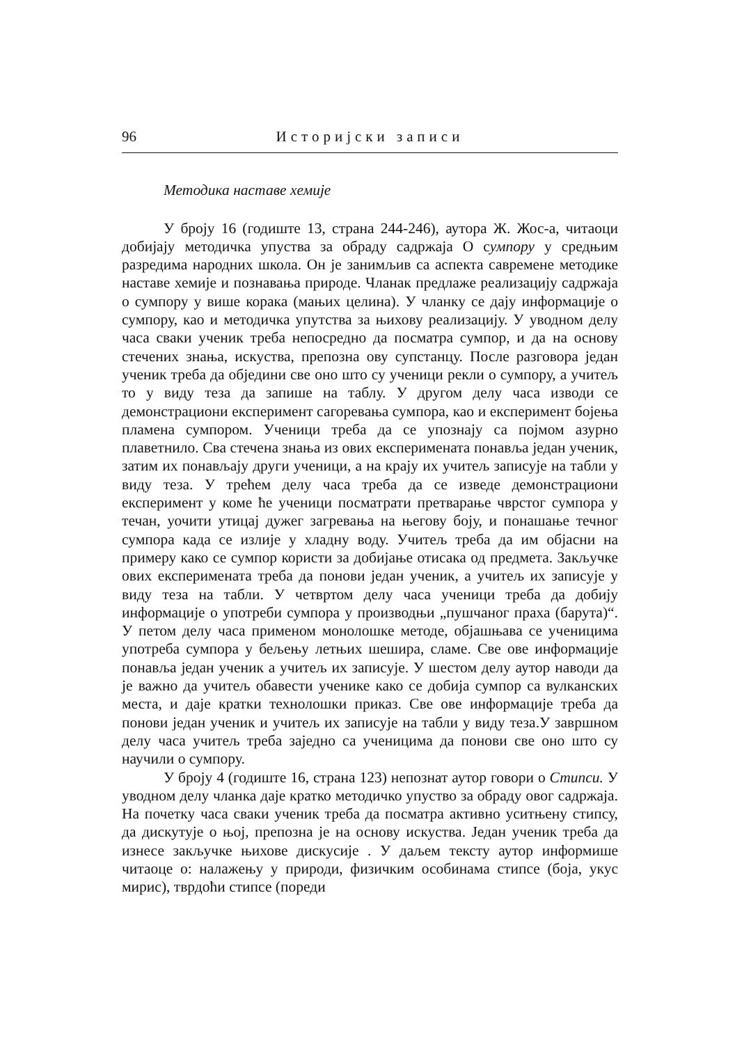96 Историјски записи
Методика наставе хемије
У броју 16 (годиште 13, страна 244-246), аутора Ж. Жос-а, читаоци добијају методичка упуства за обраду садржаја О сумпору у средњим разредима народних школа. Он је занимљив са аспекта савремене методике наставе хемије и познавања природе. Чланак предлаже реализацију садржаја о сумпору у више корака (мањих целина). У чланку се дају информације о сумпору, као и методичка упутства за њихову реализацију. У уводном делу часа сваки ученик треба непосредно да посматра сумпор, и да на основу стечених знања, искуства, препозна ову супстанцу. После разговора један ученик треба да обједини све оно што су ученици рекли о сумпору, а учитељ то у виду теза да запише на таблу. У другом делу часа изводи се демонстрациони експеримент сагоревања сумпора, као и експеримент бојења пламена сумпором. Ученици треба да се упознају са појмом азурно плаветнило. Сва стечена знања из ових експеримената понавља један ученик, затим их понављају други ученици, а на крају их учитељ записује на табли у виду теза. У трећем делу часа треба да се изведе демонстрациони експеримент у коме ће ученици посматрати претварање чврстог сумпора у течан, уочити утицај дужег загревања на његову боју, и понашање течног сумпора када се излије у хладну воду. Учитељ треба да им објасни на примеру како се сумпор користи за добијање отисака од предмета. Закључке ових експеримената треба да понови један ученик, а учитељ их записује у виду теза на табли. У четвртом делу часа ученици треба да добију информације о употреби сумпора у производњи „пушчаног праха (барута)“. У петом делу часа применом монолошке методе, објашњава се ученицима употреба сумпора у бељењу летњих шешира, сламе. Све ове информације понавља један ученик а учитељ их записује. У шестом делу аутор наводи да је важно да учитељ обавести ученике како се добија сумпор са вулканских места, и даје кратки технолошки приказ. Све ове информације треба да понови један ученик и учитељ их записује на табли у виду теза.У завршном делу часа учитељ треба заједно са ученицима да понови све оно што су научили о сумпору.
У броју 4 (годиште 16, страна 123) непознат аутор говори о Стипси. У уводном делу чланка даје кратко методичко упуство за обраду овог садржаја. На почетку часа сваки ученик треба да посматра активно уситњену стипсу, да дискутује о њој, препозна је на основу искуства. Један ученик треба да изнесе закључке њихове дискусије . У даљем тексту аутор информише читаоце о: налажењу у природи, физичким особинама стипсе (боја, укус мирис), тврдоћи стипсе (пореди